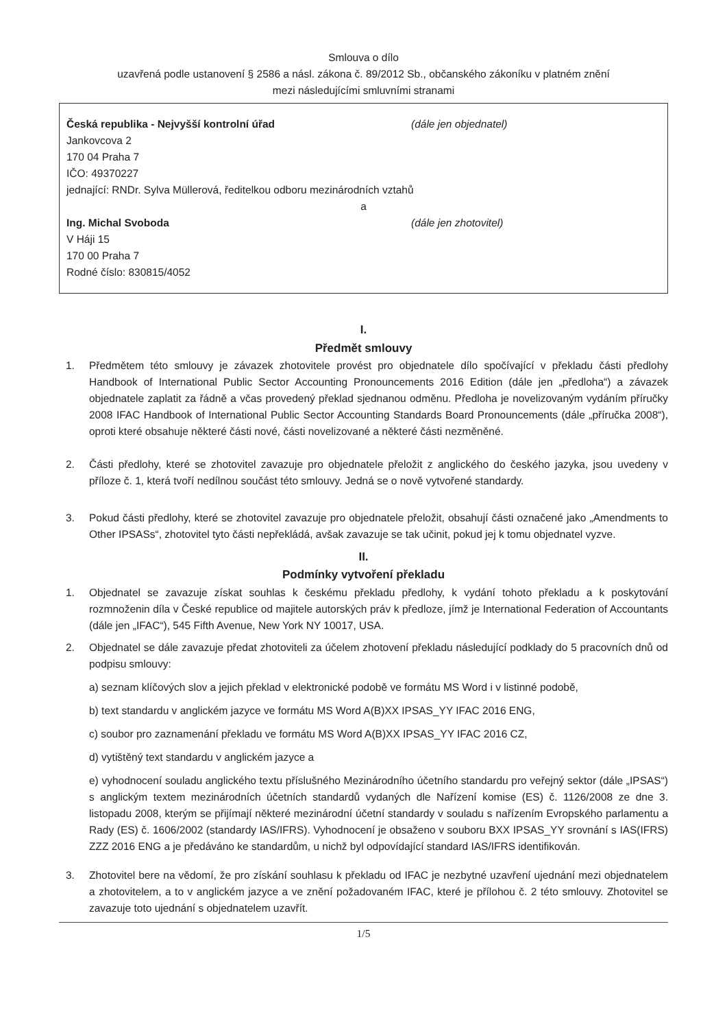Smlouva o dílo
uzavřená podle ustanovení § 2586 a násl. zákona č. 89/2012 Sb., občanského zákoníku v platném znění
mezi následujícími smluvními stranami
Česká republika - Nejvyšší kontrolní úřad (dále jen objednatel)
Jankovcova 2
170 04 Praha 7
IČO: 49370227
jednající: RNDr. Sylva Müllerová, ředitelkou odboru mezinárodních vztahů
a
Ing. Michal Svoboda (dále jen zhotovitel)
V Háji 15
170 00 Praha 7
Rodné číslo: 830815/4052
I.
Předmět smlouvy
1. Předmětem této smlouvy je závazek zhotovitele provést pro objednatele dílo spočívající v překladu části předlohy Handbook of International Public Sector Accounting Pronouncements 2016 Edition (dále jen „předloha“) a závazek objednatele zaplatit za řádně a včas provedený překlad sjednanou odměnu. Předloha je novelizovaným vydáním příručky 2008 IFAC Handbook of International Public Sector Accounting Standards Board Pronouncements (dále „příručka 2008“), oproti které obsahuje některé části nové, části novelizované a některé části nezměněné.
2. Části předlohy, které se zhotovitel zavazuje pro objednatele přeložit z anglického do českého jazyka, jsou uvedeny v příloze č. 1, která tvoří nedílnou součást této smlouvy. Jedná se o nově vytvořené standardy.
3. Pokud části předlohy, které se zhotovitel zavazuje pro objednatele přeložit, obsahují části označené jako „Amendments to Other IPSASs“, zhotovitel tyto části nepřekládá, avšak zavazuje se tak učinit, pokud jej k tomu objednatel vyzve.
II.
Podmínky vytvoření překladu
1. Objednatel se zavazuje získat souhlas k českému překladu předlohy, k vydání tohoto překladu a k poskytování rozmnoženin díla v České republice od majitele autorských práv k předloze, jímž je International Federation of Accountants (dále jen „IFAC“), 545 Fifth Avenue, New York NY 10017, USA.
2. Objednatel se dále zavazuje předat zhotoviteli za účelem zhotovení překladu následující podklady do 5 pracovních dnů od podpisu smlouvy:
a) seznam klíčových slov a jejich překlad v elektronické podobě ve formátu MS Word i v listinné podobě,
b) text standardu v anglickém jazyce ve formátu MS Word A(B)XX IPSAS_YY IFAC 2016 ENG,
c) soubor pro zaznamenání překladu ve formátu MS Word A(B)XX IPSAS_YY IFAC 2016 CZ,
d) vytištěný text standardu v anglickém jazyce a
e) vyhodnocení souladu anglického textu příslušného Mezinárodního účetního standardu pro veřejný sektor (dále „IPSAS“) s anglickým textem mezinárodních účetních standardů vydaných dle Nařízení komise (ES) č. 1126/2008 ze dne 3. listopadu 2008, kterým se přijímají některé mezinárodní účetní standardy v souladu s nařízením Evropského parlamentu a Rady (ES) č. 1606/2002 (standardy IAS/IFRS). Vyhodnocení je obsaženo v souboru BXX IPSAS_YY srovnání s IAS(IFRS) ZZZ 2016 ENG a je předáváno ke standardům, u nichž byl odpovídající standard IAS/IFRS identifikován.
3. Zhotovitel bere na vědomí, že pro získání souhlasu k překladu od IFAC je nezbytné uzavření ujednání mezi objednatelem a zhotovitelem, a to v anglickém jazyce a ve znění požadovaném IFAC, které je přílohou č. 2 této smlouvy. Zhotovitel se zavazuje toto ujednání s objednatelem uzavřít.
1/5